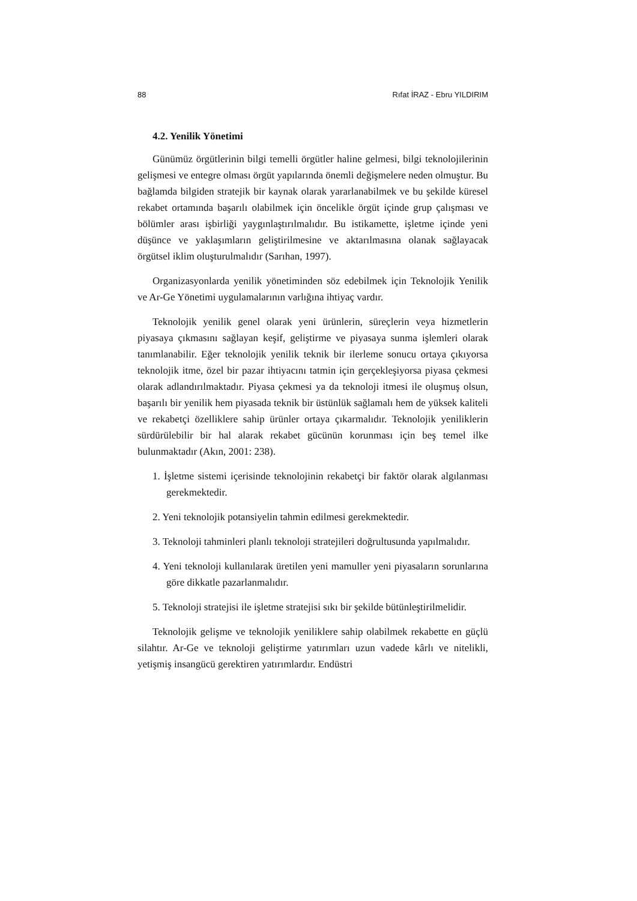88 Rıfat İRAZ - Ebru YILDIRIM
4.2. Yenilik Yönetimi
Günümüz örgütlerinin bilgi temelli örgütler haline gelmesi, bilgi teknolojilerinin gelişmesi ve entegre olması örgüt yapılarında önemli değişmelere neden olmuştur. Bu bağlamda bilgiden stratejik bir kaynak olarak yararlanabilmek ve bu şekilde küresel rekabet ortamında başarılı olabilmek için öncelikle örgüt içinde grup çalışması ve bölümler arası işbirliği yaygınlaştırılmalıdır. Bu istikamette, işletme içinde yeni düşünce ve yaklaşımların geliştirilmesine ve aktarılmasına olanak sağlayacak örgütsel iklim oluşturulmalıdır (Sarıhan, 1997).
Organizasyonlarda yenilik yönetiminden söz edebilmek için Teknolojik Yenilik ve Ar-Ge Yönetimi uygulamalarının varlığına ihtiyaç vardır.
Teknolojik yenilik genel olarak yeni ürünlerin, süreçlerin veya hizmetlerin piyasaya çıkmasını sağlayan keşif, geliştirme ve piyasaya sunma işlemleri olarak tanımlanabilir. Eğer teknolojik yenilik teknik bir ilerleme sonucu ortaya çıkıyorsa teknolojik itme, özel bir pazar ihtiyacını tatmin için gerçekleşiyorsa piyasa çekmesi olarak adlandırılmaktadır. Piyasa çekmesi ya da teknoloji itmesi ile oluşmuş olsun, başarılı bir yenilik hem piyasada teknik bir üstünlük sağlamalı hem de yüksek kaliteli ve rekabetçi özelliklere sahip ürünler ortaya çıkarmalıdır. Teknolojik yeniliklerin sürdürülebilir bir hal alarak rekabet gücünün korunması için beş temel ilke bulunmaktadır (Akın, 2001: 238).
1. İşletme sistemi içerisinde teknolojinin rekabetçi bir faktör olarak algılanması gerekmektedir.
2. Yeni teknolojik potansiyelin tahmin edilmesi gerekmektedir.
3. Teknoloji tahminleri planlı teknoloji stratejileri doğrultusunda yapılmalıdır.
4. Yeni teknoloji kullanılarak üretilen yeni mamuller yeni piyasaların sorunlarına göre dikkatle pazarlanmalıdır.
5. Teknoloji stratejisi ile işletme stratejisi sıkı bir şekilde bütünleştirilmelidir.
Teknolojik gelişme ve teknolojik yeniliklere sahip olabilmek rekabette en güçlü silahtır. Ar-Ge ve teknoloji geliştirme yatırımları uzun vadede kârlı ve nitelikli, yetişmiş insangücü gerektiren yatırımlardır. Endüstri